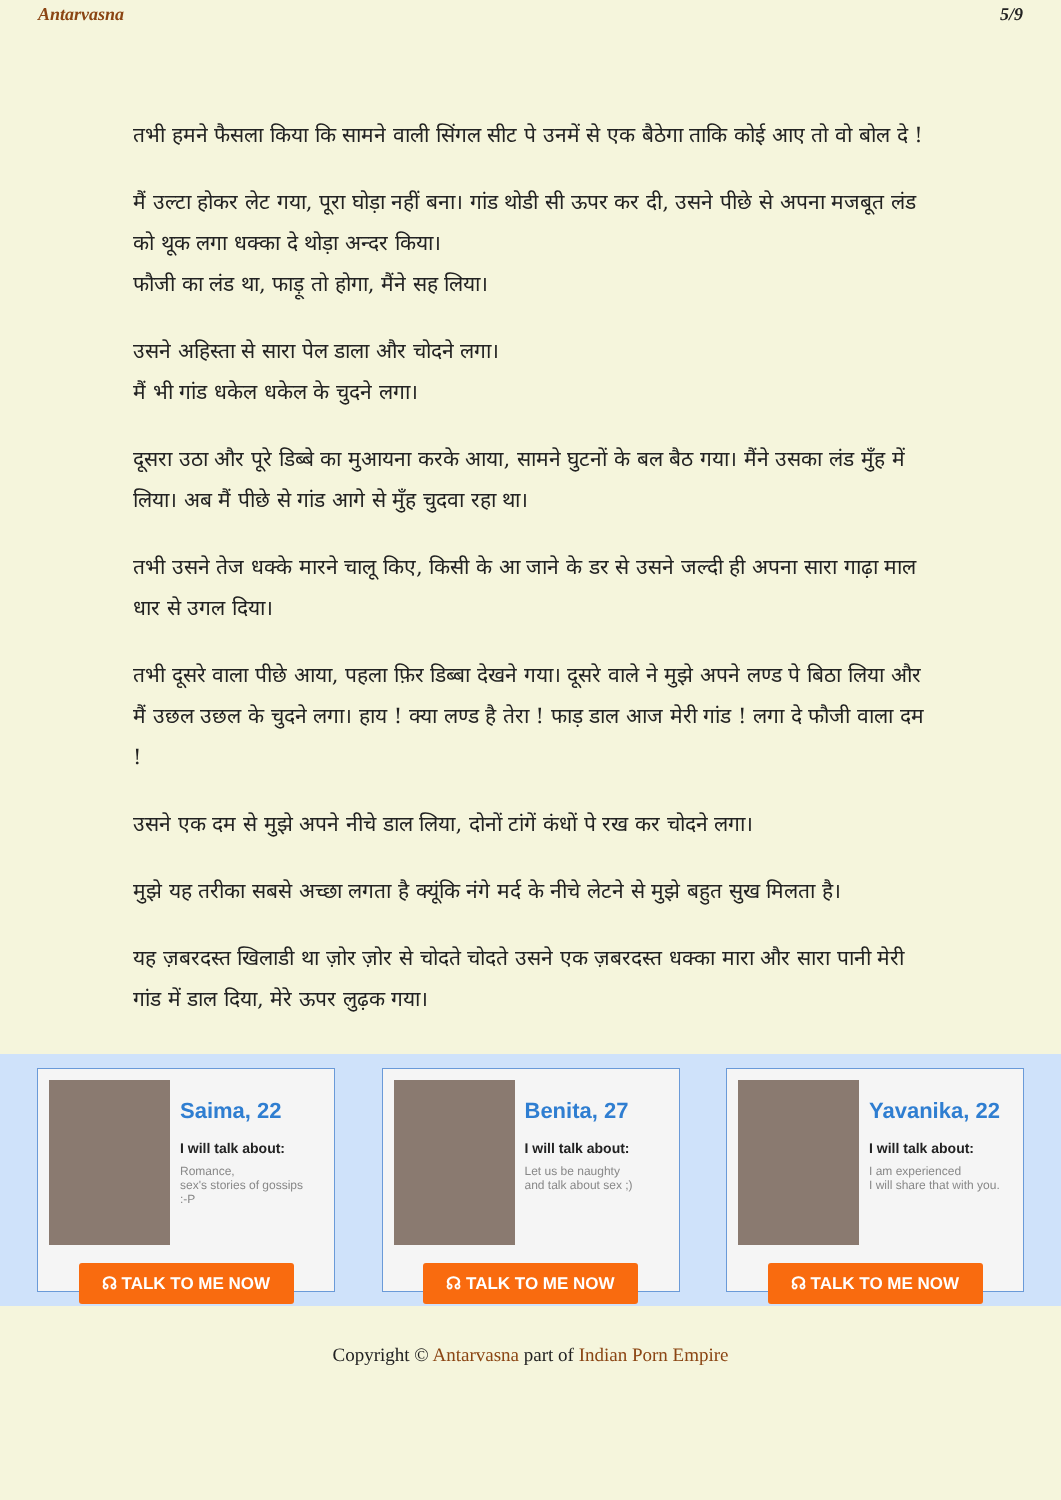Antarvasna 5/9
तभी हमने फैसला किया कि सामने वाली सिंगल सीट पे उनमें से एक बैठेगा ताकि कोई आए तो वो बोल दे !
मैं उल्टा होकर लेट गया, पूरा घोड़ा नहीं बना। गांड थोडी सी ऊपर कर दी, उसने पीछे से अपना मजबूत लंड को थूक लगा धक्का दे थोड़ा अन्दर किया।
फौजी का लंड था, फाड़ू तो होगा, मैंने सह लिया।
उसने अहिस्ता से सारा पेल डाला और चोदने लगा।
मैं भी गांड धकेल धकेल के चुदने लगा।
दूसरा उठा और पूरे डिब्बे का मुआयना करके आया, सामने घुटनों के बल बैठ गया। मैंने उसका लंड मुँह में लिया। अब मैं पीछे से गांड आगे से मुँह चुदवा रहा था।
तभी उसने तेज धक्के मारने चालू किए, किसी के आ जाने के डर से उसने जल्दी ही अपना सारा गाढ़ा माल धार से उगल दिया।
तभी दूसरे वाला पीछे आया, पहला फ़िर डिब्बा देखने गया। दूसरे वाले ने मुझे अपने लण्ड पे बिठा लिया और मैं उछल उछल के चुदने लगा। हाय ! क्या लण्ड है तेरा ! फाड़ डाल आज मेरी गांड ! लगा दे फौजी वाला दम !
उसने एक दम से मुझे अपने नीचे डाल लिया, दोनों टांगें कंधों पे रख कर चोदने लगा।
मुझे यह तरीका सबसे अच्छा लगता है क्यूंकि नंगे मर्द के नीचे लेटने से मुझे बहुत सुख मिलता है।
यह ज़बरदस्त खिलाडी था ज़ोर ज़ोर से चोदते चोदते उसने एक ज़बरदस्त धक्का मारा और सारा पानी मेरी गांड में डाल दिया, मेरे ऊपर लुढ़क गया।
Saima, 22
I will talk about:
Romance,
sex's stories of gossips
:-P
☊ TALK TO ME NOW
Benita, 27
I will talk about:
Let us be naughty
and talk about sex ;)
☊ TALK TO ME NOW
Yavanika, 22
I will talk about:
I am experienced
I will share that with you.
☊ TALK TO ME NOW
Copyright © Antarvasna part of Indian Porn Empire